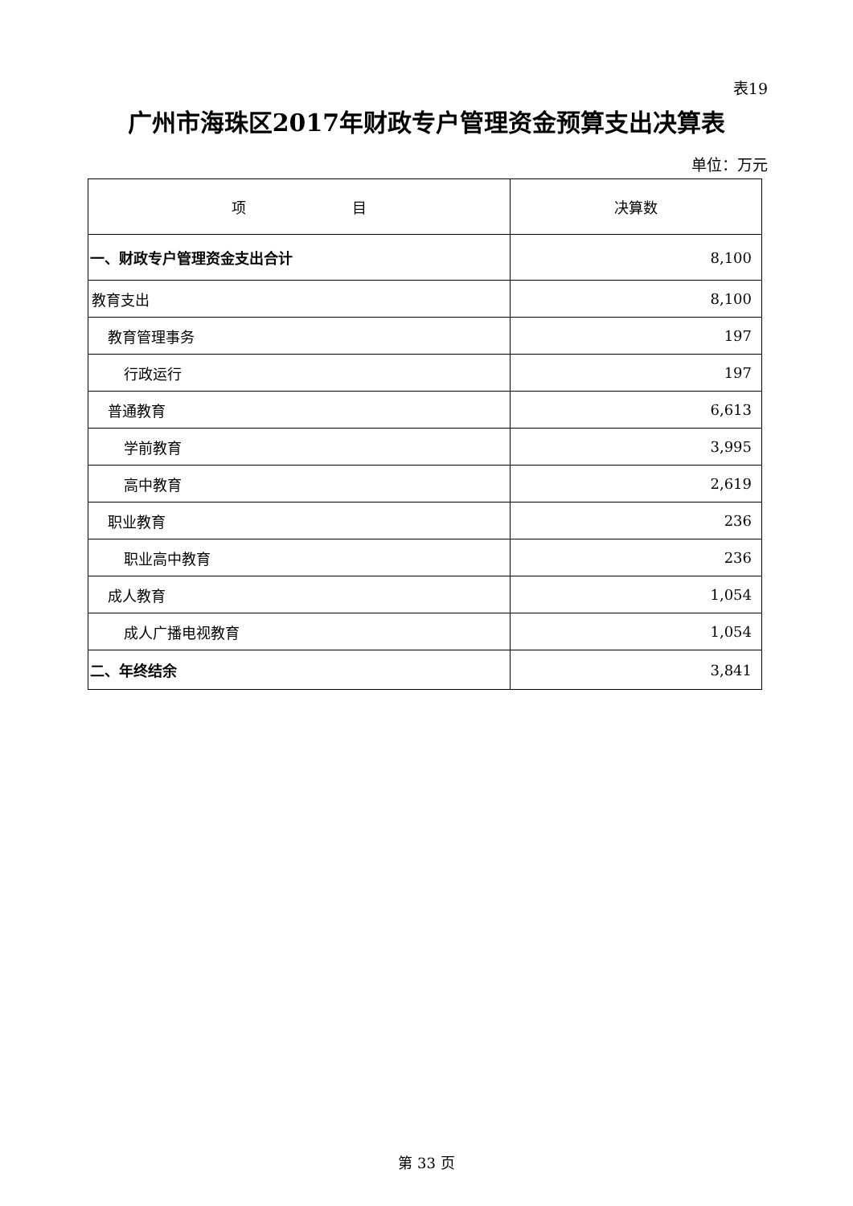表19
广州市海珠区2017年财政专户管理资金预算支出决算表
单位：万元
| 项 目 | 决算数 |
| --- | --- |
| 一、财政专户管理资金支出合计 | 8,100 |
| 教育支出 | 8,100 |
| 教育管理事务 | 197 |
| 行政运行 | 197 |
| 普通教育 | 6,613 |
| 学前教育 | 3,995 |
| 高中教育 | 2,619 |
| 职业教育 | 236 |
| 职业高中教育 | 236 |
| 成人教育 | 1,054 |
| 成人广播电视教育 | 1,054 |
| 二、年终结余 | 3,841 |
第 33 页